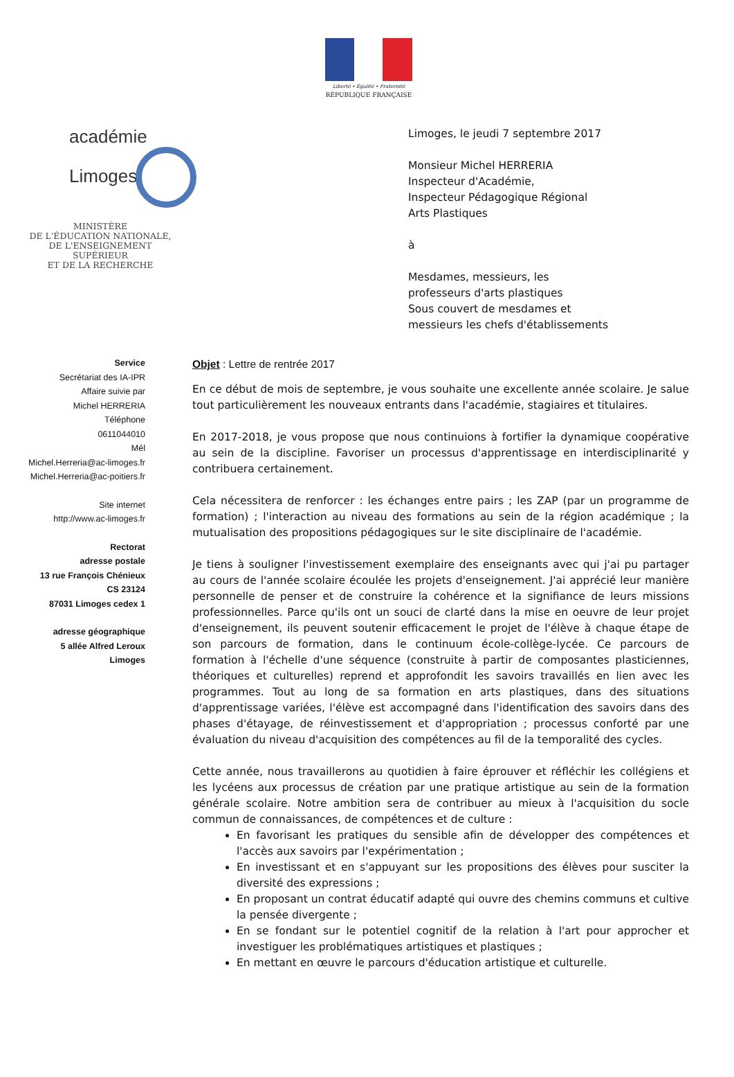Liberté • Égalité • Fraternité
RÉPUBLIQUE FRANÇAISE
académie
Limoges
MINISTÈRE
DE L'ÉDUCATION NATIONALE,
DE L'ENSEIGNEMENT SUPÉRIEUR
ET DE LA RECHERCHE
Limoges, le jeudi 7 septembre 2017
Monsieur Michel HERRERIA
Inspecteur d'Académie,
Inspecteur Pédagogique Régional
Arts Plastiques
à
Mesdames, messieurs, les
professeurs d'arts plastiques
Sous couvert de mesdames et
messieurs les chefs d'établissements
Service
Secrétariat des IA-IPR
Affaire suivie par
Michel HERRERIA
Téléphone
0611044010
Mél
Michel.Herreria@ac-limoges.fr
Michel.Herreria@ac-poitiers.fr
Site internet
http://www.ac-limoges.fr
Rectorat
adresse postale
13 rue François Chénieux
CS 23124
87031 Limoges cedex 1
adresse géographique
5 allée Alfred Leroux
Limoges
Objet : Lettre de rentrée 2017
En ce début de mois de septembre, je vous souhaite une excellente année scolaire. Je salue tout particulièrement les nouveaux entrants dans l'académie, stagiaires et titulaires.
En 2017-2018, je vous propose que nous continuions à fortifier la dynamique coopérative au sein de la discipline. Favoriser un processus d'apprentissage en interdisciplinarité y contribuera certainement.
Cela nécessitera de renforcer : les échanges entre pairs ; les ZAP (par un programme de formation) ; l'interaction au niveau des formations au sein de la région académique ; la mutualisation des propositions pédagogiques sur le site disciplinaire de l'académie.
Je tiens à souligner l'investissement exemplaire des enseignants avec qui j'ai pu partager au cours de l'année scolaire écoulée les projets d'enseignement. J'ai apprécié leur manière personnelle de penser et de construire la cohérence et la signifiance de leurs missions professionnelles. Parce qu'ils ont un souci de clarté dans la mise en oeuvre de leur projet d'enseignement, ils peuvent soutenir efficacement le projet de l'élève à chaque étape de son parcours de formation, dans le continuum école-collège-lycée. Ce parcours de formation à l'échelle d'une séquence (construite à partir de composantes plasticiennes, théoriques et culturelles) reprend et approfondit les savoirs travaillés en lien avec les programmes. Tout au long de sa formation en arts plastiques, dans des situations d'apprentissage variées, l'élève est accompagné dans l'identification des savoirs dans des phases d'étayage, de réinvestissement et d'appropriation ; processus conforté par une évaluation du niveau d'acquisition des compétences au fil de la temporalité des cycles.
Cette année, nous travaillerons au quotidien à faire éprouver et réfléchir les collégiens et les lycéens aux processus de création par une pratique artistique au sein de la formation générale scolaire. Notre ambition sera de contribuer au mieux à l'acquisition du socle commun de connaissances, de compétences et de culture :
En favorisant les pratiques du sensible afin de développer des compétences et l'accès aux savoirs par l'expérimentation ;
En investissant et en s'appuyant sur les propositions des élèves pour susciter la diversité des expressions ;
En proposant un contrat éducatif adapté qui ouvre des chemins communs et cultive la pensée divergente ;
En se fondant sur le potentiel cognitif de la relation à l'art pour approcher et investiguer les problématiques artistiques et plastiques ;
En mettant en œuvre le parcours d'éducation artistique et culturelle.